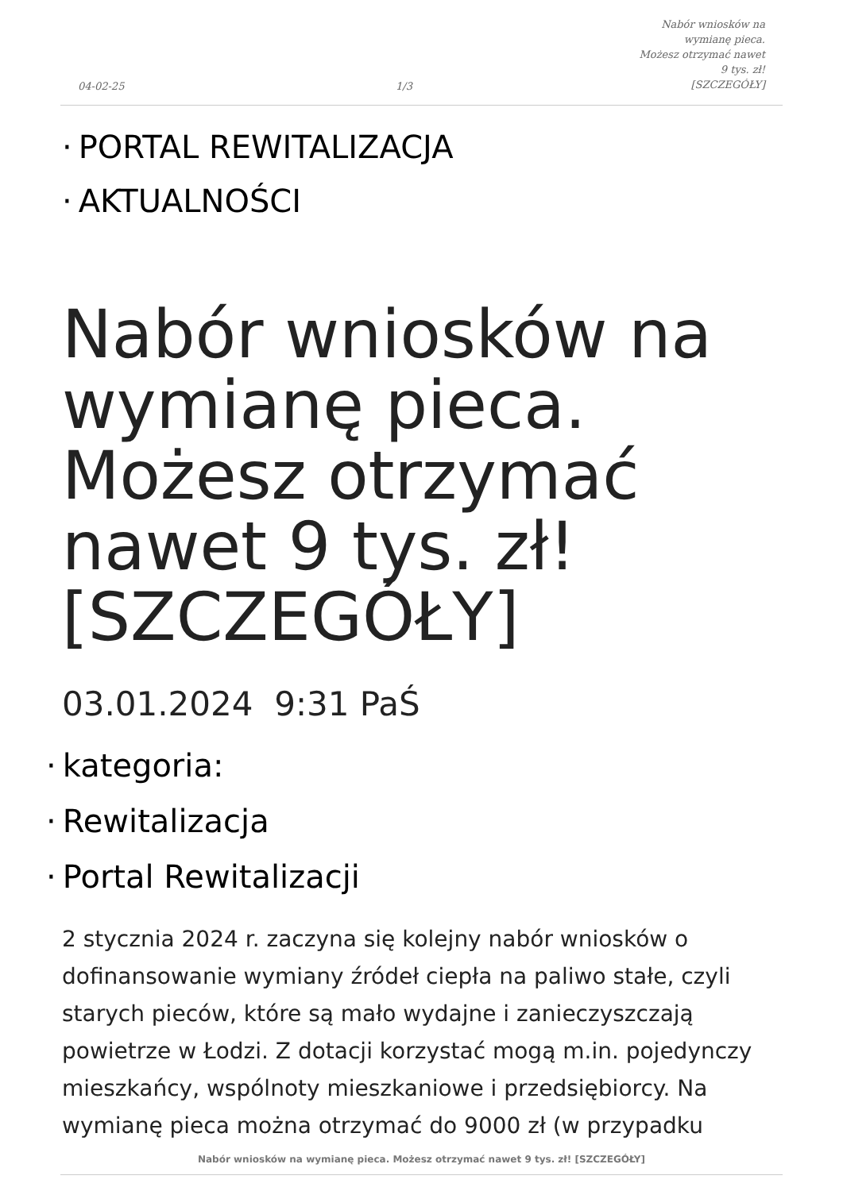04-02-25
1/3
Nabór wniosków na wymianę pieca.
Możesz otrzymać nawet 9 tys. zł!
[SZCZEGÓŁY]
PORTAL REWITALIZACJA
AKTUALNOŚCI
Nabór wniosków na wymianę pieca. Możesz otrzymać nawet 9 tys. zł! [SZCZEGÓŁY]
03.01.2024 9:31 PaŚ
kategoria:
Rewitalizacja
Portal Rewitalizacji
2 stycznia 2024 r. zaczyna się kolejny nabór wniosków o dofinansowanie wymiany źródeł ciepła na paliwo stałe, czyli starych pieców, które są mało wydajne i zanieczyszczają powietrze w Łodzi. Z dotacji korzystać mogą m.in. pojedynczy mieszkańcy, wspólnoty mieszkaniowe i przedsiębiorcy. Na wymianę pieca można otrzymać do 9000 zł (w przypadku
Nabór wniosków na wymianę pieca. Możesz otrzymać nawet 9 tys. zł! [SZCZEGÓŁY]